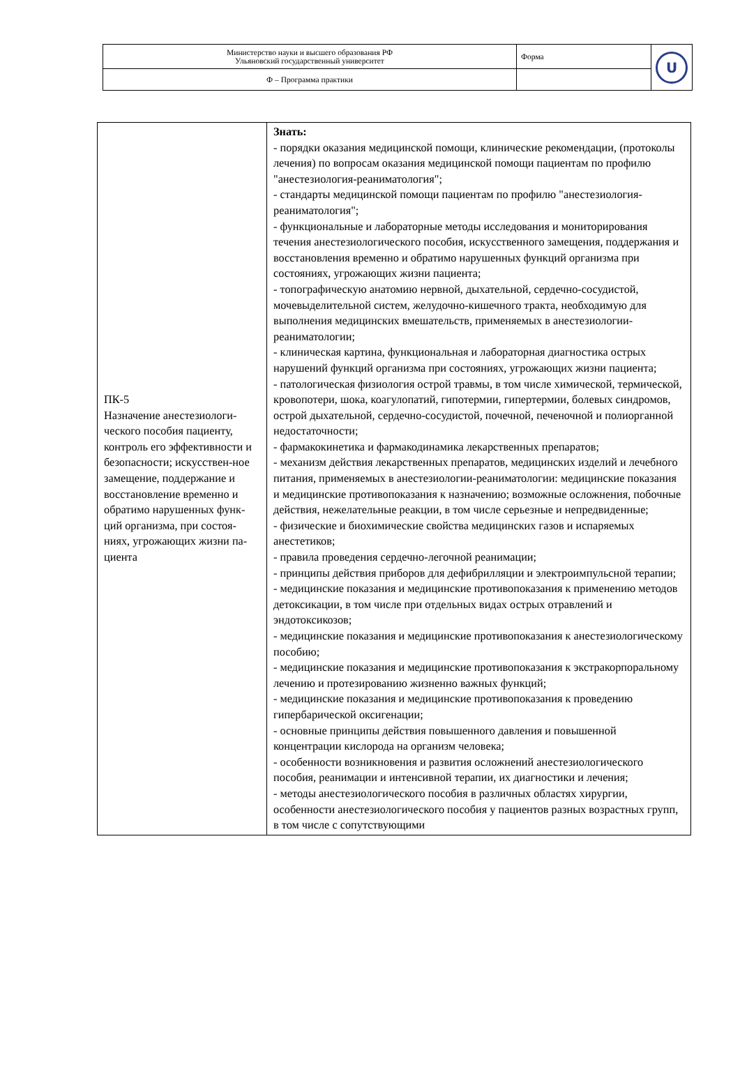| Министерство науки и высшего образования РФ Ульяновский государственный университет | Форма | U |
| Ф – Программа практики | | |
| ПК-5 Назначение анестезиологи-ческого пособия пациенту, контроль его эффективности и безопасности; искусствен-ное замещение, поддержание и восстановление временно и обратимо нарушенных функ-ций организма, при состоя-ниях, угрожающих жизни па-циента | Знать: - порядки оказания медицинской помощи, клинические рекомендации, (протоколы лечения) по вопросам оказания медицинской помощи пациентам по профилю "анестезиология-реаниматология"; - стандарты медицинской помощи пациентам по профилю "анестезиология-реаниматология"; - функциональные и лабораторные методы исследования и мониторирования течения анестезиологического пособия, искусственного замещения, поддержания и восстановления временно и обратимо нарушенных функций организма при состояниях, угрожающих жизни пациента; - топографическую анатомию нервной, дыхательной, сердечно-сосудистой, мочевыделительной систем, желудочно-кишечного тракта, необходимую для выполнения медицинских вмешательств, применяемых в анестезиологии-реаниматологии; - клиническая картина, функциональная и лабораторная диагностика острых нарушений функций организма при состояниях, угрожающих жизни пациента; - патологическая физиология острой травмы, в том числе химической, термической, кровопотери, шока, коагулопатий, гипотермии, гипертермии, болевых синдромов, острой дыхательной, сердечно-сосудистой, почечной, печеночной и полиорганной недостаточности; - фармакокинетика и фармакодинамика лекарственных препаратов; - механизм действия лекарственных препаратов, медицинских изделий и лечебного питания, применяемых в анестезиологии-реаниматологии: медицинские показания и медицинские противопоказания к назначению; возможные осложнения, побочные действия, нежелательные реакции, в том числе серьезные и непредвиденные; - физические и биохимические свойства медицинских газов и испаряемых анестетиков; - правила проведения сердечно-легочной реанимации; - принципы действия приборов для дефибрилляции и электроимпульсной терапии; - медицинские показания и медицинские противопоказания к применению методов детоксикации, в том числе при отдельных видах острых отравлений и эндотоксикозов; - медицинские показания и медицинские противопоказания к анестезиологическому пособию; - медицинские показания и медицинские противопоказания к экстракорпоральному лечению и протезированию жизненно важных функций; - медицинские показания и медицинские противопоказания к проведению гипербарической оксигенации; - основные принципы действия повышенного давления и повышенной концентрации кислорода на организм человека; - особенности возникновения и развития осложнений анестезиологического пособия, реанимации и интенсивной терапии, их диагностики и лечения; - методы анестезиологического пособия в различных областях хирургии, особенности анестезиологического пособия у пациентов разных возрастных групп, в том числе с сопутствующими |